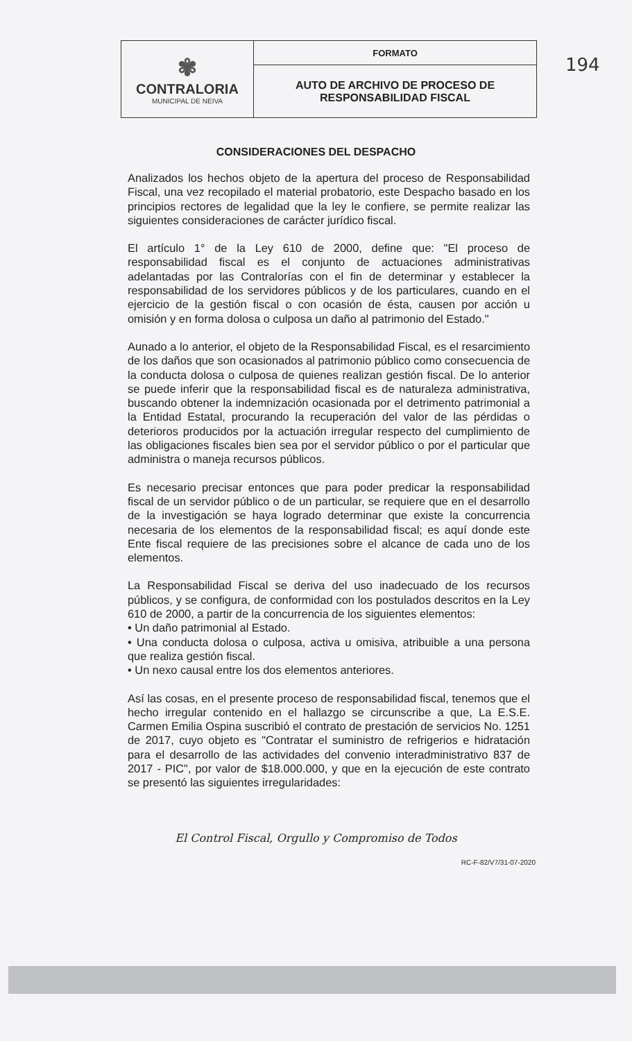194
| ✾ CONTRALORIA MUNICIPAL DE NEIVA | FORMATO |
| | AUTO DE ARCHIVO DE PROCESO DE RESPONSABILIDAD FISCAL |
CONSIDERACIONES DEL DESPACHO
Analizados los hechos objeto de la apertura del proceso de Responsabilidad Fiscal, una vez recopilado el material probatorio, este Despacho basado en los principios rectores de legalidad que la ley le confiere, se permite realizar las siguientes consideraciones de carácter jurídico fiscal.
El artículo 1° de la Ley 610 de 2000, define que: "El proceso de responsabilidad fiscal es el conjunto de actuaciones administrativas adelantadas por las Contralorías con el fin de determinar y establecer la responsabilidad de los servidores públicos y de los particulares, cuando en el ejercicio de la gestión fiscal o con ocasión de ésta, causen por acción u omisión y en forma dolosa o culposa un daño al patrimonio del Estado."
Aunado a lo anterior, el objeto de la Responsabilidad Fiscal, es el resarcimiento de los daños que son ocasionados al patrimonio público como consecuencia de la conducta dolosa o culposa de quienes realizan gestión fiscal. De lo anterior se puede inferir que la responsabilidad fiscal es de naturaleza administrativa, buscando obtener la indemnización ocasionada por el detrimento patrimonial a la Entidad Estatal, procurando la recuperación del valor de las pérdidas o deterioros producidos por la actuación irregular respecto del cumplimiento de las obligaciones fiscales bien sea por el servidor público o por el particular que administra o maneja recursos públicos.
Es necesario precisar entonces que para poder predicar la responsabilidad fiscal de un servidor público o de un particular, se requiere que en el desarrollo de la investigación se haya logrado determinar que existe la concurrencia necesaria de los elementos de la responsabilidad fiscal; es aquí donde este Ente fiscal requiere de las precisiones sobre el alcance de cada uno de los elementos.
La Responsabilidad Fiscal se deriva del uso inadecuado de los recursos públicos, y se configura, de conformidad con los postulados descritos en la Ley 610 de 2000, a partir de la concurrencia de los siguientes elementos:
• Un daño patrimonial al Estado.
• Una conducta dolosa o culposa, activa u omisiva, atribuible a una persona que realiza gestión fiscal.
• Un nexo causal entre los dos elementos anteriores.
Así las cosas, en el presente proceso de responsabilidad fiscal, tenemos que el hecho irregular contenido en el hallazgo se circunscribe a que, La E.S.E. Carmen Emilia Ospina suscribió el contrato de prestación de servicios No. 1251 de 2017, cuyo objeto es "Contratar el suministro de refrigerios e hidratación para el desarrollo de las actividades del convenio interadministrativo 837 de 2017 - PIC", por valor de $18.000.000, y que en la ejecución de este contrato se presentó las siguientes irregularidades:
El Control Fiscal, Orgullo y Compromiso de Todos
RC-F-82/V7/31-07-2020